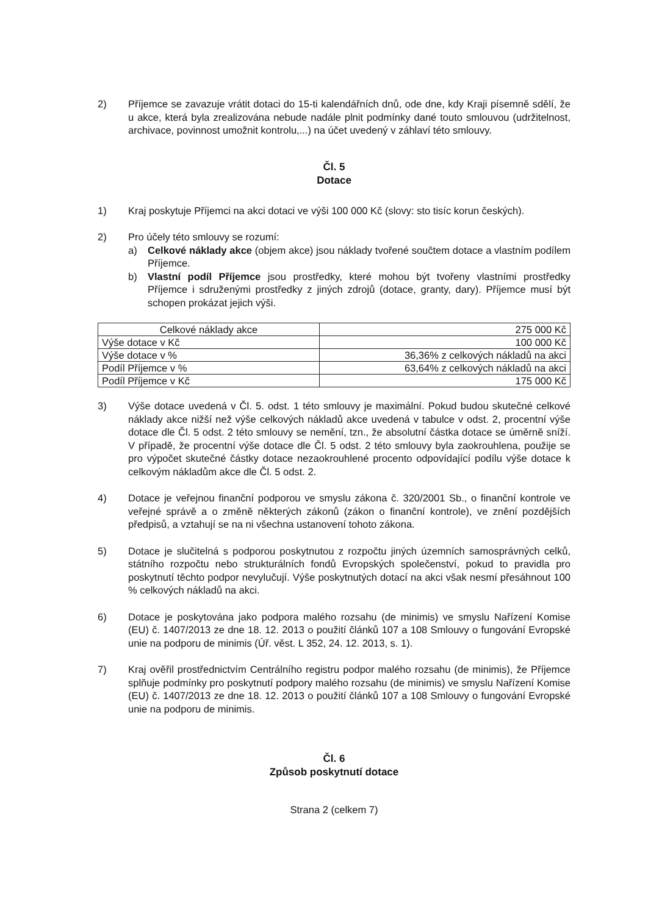2) Příjemce se zavazuje vrátit dotaci do 15-ti kalendářních dnů, ode dne, kdy Kraji písemně sdělí, že u akce, která byla zrealizována nebude nadále plnit podmínky dané touto smlouvou (udržitelnost, archivace, povinnost umožnit kontrolu,...) na účet uvedený v záhlaví této smlouvy.
Čl. 5
Dotace
1) Kraj poskytuje Příjemci na akci dotaci ve výši 100 000 Kč (slovy: sto tisíc korun českých).
2) Pro účely této smlouvy se rozumí:
a) Celkové náklady akce (objem akce) jsou náklady tvořené součtem dotace a vlastním podílem Příjemce.
b) Vlastní podíl Příjemce jsou prostředky, které mohou být tvořeny vlastními prostředky Příjemce i sdruženými prostředky z jiných zdrojů (dotace, granty, dary). Příjemce musí být schopen prokázat jejich výši.
| Celkové náklady akce | 275 000 Kč |
| Výše dotace v Kč | 100 000 Kč |
| Výše dotace v % | 36,36% z celkových nákladů na akci |
| Podíl Příjemce v % | 63,64% z celkových nákladů na akci |
| Podíl Příjemce v Kč | 175 000 Kč |
3) Výše dotace uvedená v Čl. 5. odst. 1 této smlouvy je maximální. Pokud budou skutečné celkové náklady akce nižší než výše celkových nákladů akce uvedená v tabulce v odst. 2, procentní výše dotace dle Čl. 5 odst. 2 této smlouvy se nemění, tzn., že absolutní částka dotace se úměrně sníží. V případě, že procentní výše dotace dle Čl. 5 odst. 2 této smlouvy byla zaokrouhlena, použije se pro výpočet skutečné částky dotace nezaokrouhlené procento odpovídající podílu výše dotace k celkovým nákladům akce dle Čl. 5 odst. 2.
4) Dotace je veřejnou finanční podporou ve smyslu zákona č. 320/2001 Sb., o finanční kontrole ve veřejné správě a o změně některých zákonů (zákon o finanční kontrole), ve znění pozdějších předpisů, a vztahují se na ni všechna ustanovení tohoto zákona.
5) Dotace je slučitelná s podporou poskytnutou z rozpočtu jiných územních samosprávných celků, státního rozpočtu nebo strukturálních fondů Evropských společenství, pokud to pravidla pro poskytnutí těchto podpor nevylučují. Výše poskytnutých dotací na akci však nesmí přesáhnout 100 % celkových nákladů na akci.
6) Dotace je poskytována jako podpora malého rozsahu (de minimis) ve smyslu Nařízení Komise (EU) č. 1407/2013 ze dne 18. 12. 2013 o použití článků 107 a 108 Smlouvy o fungování Evropské unie na podporu de minimis (Úř. věst. L 352, 24. 12. 2013, s. 1).
7) Kraj ověřil prostřednictvím Centrálního registru podpor malého rozsahu (de minimis), že Příjemce splňuje podmínky pro poskytnutí podpory malého rozsahu (de minimis) ve smyslu Nařízení Komise (EU) č. 1407/2013 ze dne 18. 12. 2013 o použití článků 107 a 108 Smlouvy o fungování Evropské unie na podporu de minimis.
Čl. 6
Způsob poskytnutí dotace
Strana 2 (celkem 7)